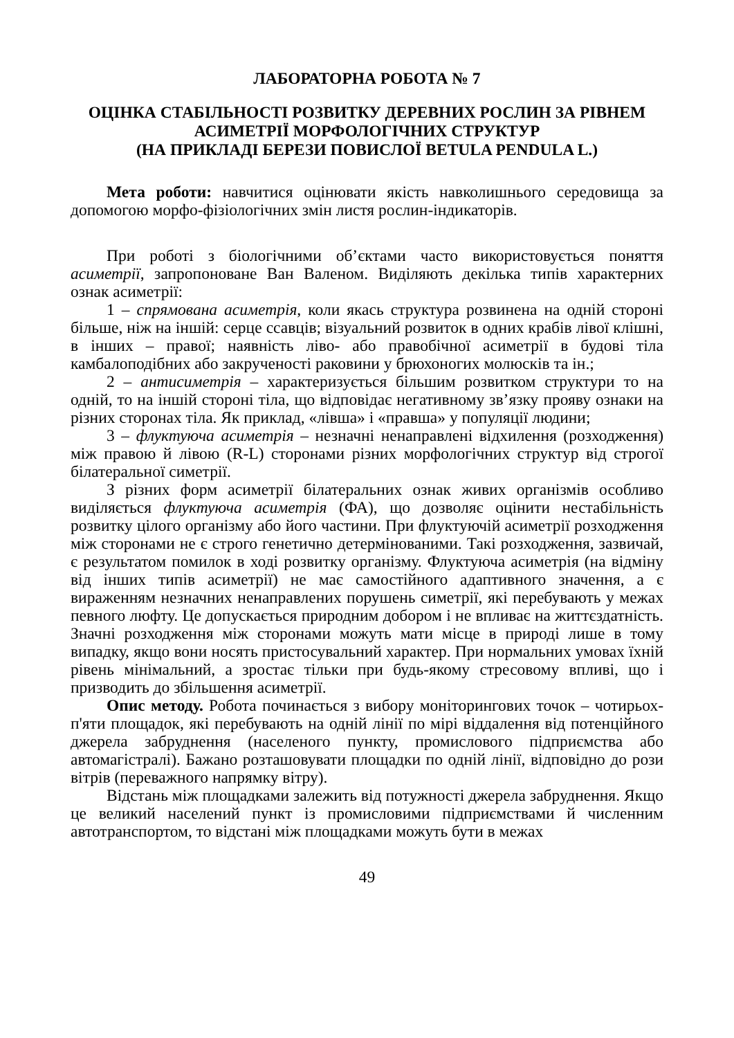ЛАБОРАТОРНА РОБОТА № 7
ОЦІНКА СТАБІЛЬНОСТІ РОЗВИТКУ ДЕРЕВНИХ РОСЛИН ЗА РІВНЕМ АСИМЕТРІЇ МОРФОЛОГІЧНИХ СТРУКТУР
(НА ПРИКЛАДІ БЕРЕЗИ ПОВИСЛОЇ BETULA PENDULA L.)
Мета роботи: навчитися оцінювати якість навколишнього середовища за допомогою морфо-фізіологічних змін листя рослин-індикаторів.
При роботі з біологічними об’єктами часто використовується поняття асиметрії, запропоноване Ван Валеном. Виділяють декілька типів характерних ознак асиметрії:
1 – спрямована асиметрія, коли якась структура розвинена на одній стороні більше, ніж на іншій: серце ссавців; візуальний розвиток в одних крабів лівої клішні, в інших – правої; наявність ліво- або правобічної асиметрії в будові тіла камбалоподібних або закрученості раковини у брюхоногих молюсків та ін.;
2 – антисиметрія – характеризується більшим розвитком структури то на одній, то на іншій стороні тіла, що відповідає негативному зв’язку прояву ознаки на різних сторонах тіла. Як приклад, «лівша» і «правша» у популяції людини;
3 – флуктуюча асиметрія – незначні ненаправлені відхилення (розходження) між правою й лівою (R-L) сторонами різних морфологічних структур від строгої білатеральної симетрії.
З різних форм асиметрії білатеральних ознак живих організмів особливо виділяється флуктуюча асиметрія (ФА), що дозволяє оцінити нестабільність розвитку цілого організму або його частини. При флуктуючій асиметрії розходження між сторонами не є строго генетично детермінованими. Такі розходження, зазвичай, є результатом помилок в ході розвитку організму. Флуктуюча асиметрія (на відміну від інших типів асиметрії) не має самостійного адаптивного значення, а є вираженням незначних ненаправлених порушень симетрії, які перебувають у межах певного люфту. Це допускається природним добором і не впливає на життєздатність. Значні розходження між сторонами можуть мати місце в природі лише в тому випадку, якщо вони носять пристосувальний характер. При нормальних умовах їхній рівень мінімальний, а зростає тільки при будь-якому стресовому впливі, що і призводить до збільшення асиметрії.
Опис методу. Робота починається з вибору моніторингових точок – чотирьох-п'яти площадок, які перебувають на одній лінії по мірі віддалення від потенційного джерела забруднення (населеного пункту, промислового підприємства або автомагістралі). Бажано розташовувати площадки по одній лінії, відповідно до рози вітрів (переважного напрямку вітру).
Відстань між площадками залежить від потужності джерела забруднення. Якщо це великий населений пункт із промисловими підприємствами й численним автотранспортом, то відстані між площадками можуть бути в межах
49